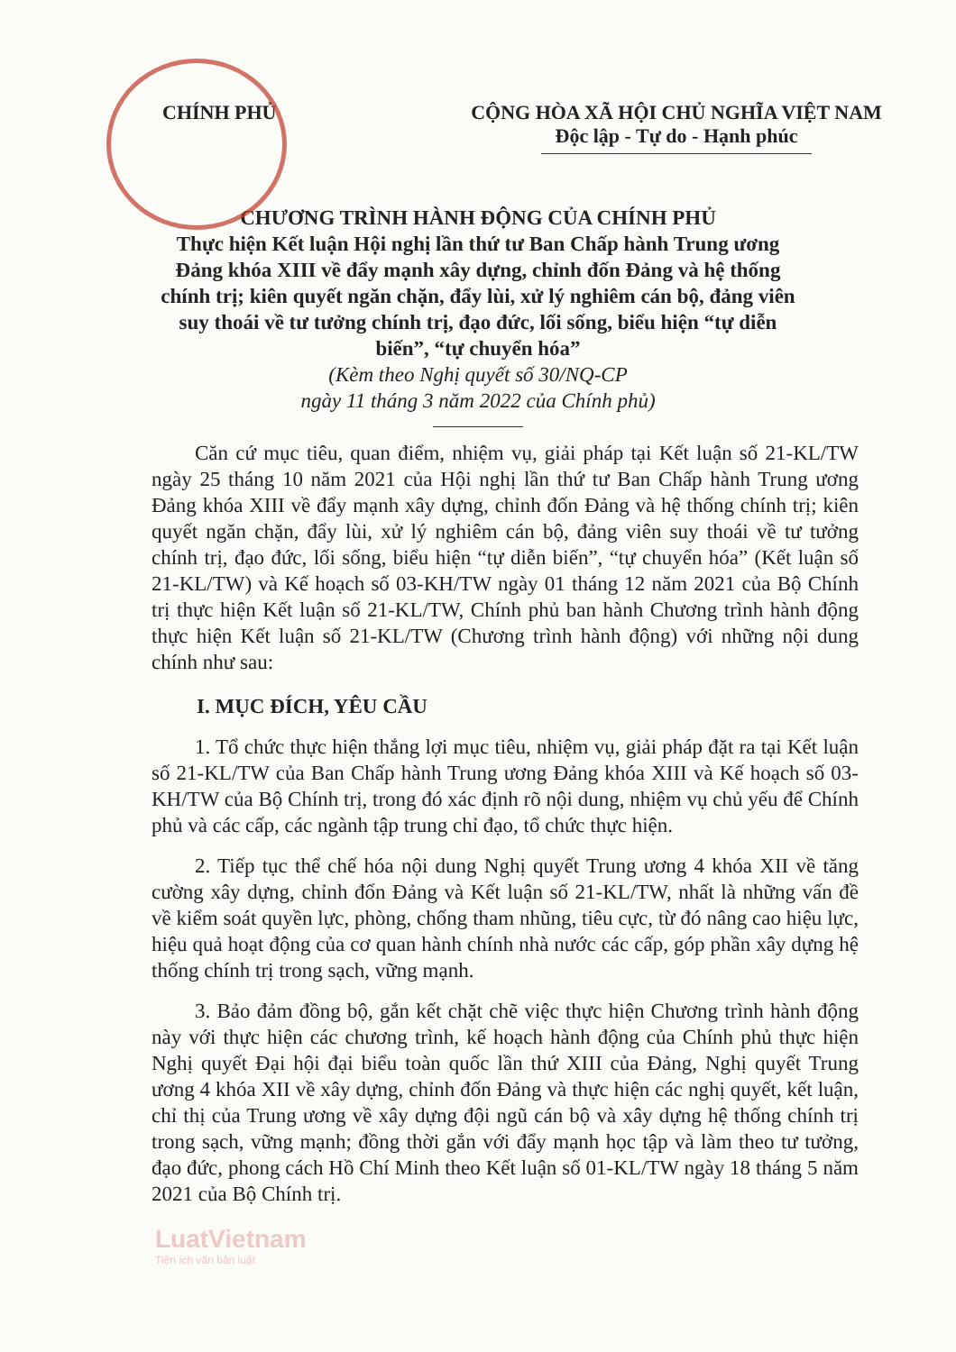CHÍNH PHỦ CỘNG HÒA XÃ HỘI CHỦ NGHĨA VIỆT NAM
Độc lập - Tự do - Hạnh phúc
CHƯƠNG TRÌNH HÀNH ĐỘNG CỦA CHÍNH PHỦ
Thực hiện Kết luận Hội nghị lần thứ tư Ban Chấp hành Trung ương Đảng khóa XIII về đẩy mạnh xây dựng, chỉnh đốn Đảng và hệ thống chính trị; kiên quyết ngăn chặn, đẩy lùi, xử lý nghiêm cán bộ, đảng viên suy thoái về tư tưởng chính trị, đạo đức, lối sống, biểu hiện “tự diễn biến”, “tự chuyển hóa”
(Kèm theo Nghị quyết số 30/NQ-CP
ngày 11 tháng 3 năm 2022 của Chính phủ)
Căn cứ mục tiêu, quan điểm, nhiệm vụ, giải pháp tại Kết luận số 21-KL/TW ngày 25 tháng 10 năm 2021 của Hội nghị lần thứ tư Ban Chấp hành Trung ương Đảng khóa XIII về đẩy mạnh xây dựng, chỉnh đốn Đảng và hệ thống chính trị; kiên quyết ngăn chặn, đẩy lùi, xử lý nghiêm cán bộ, đảng viên suy thoái về tư tưởng chính trị, đạo đức, lối sống, biểu hiện “tự diễn biến”, “tự chuyển hóa” (Kết luận số 21-KL/TW) và Kế hoạch số 03-KH/TW ngày 01 tháng 12 năm 2021 của Bộ Chính trị thực hiện Kết luận số 21-KL/TW, Chính phủ ban hành Chương trình hành động thực hiện Kết luận số 21-KL/TW (Chương trình hành động) với những nội dung chính như sau:
I. MỤC ĐÍCH, YÊU CẦU
1. Tổ chức thực hiện thắng lợi mục tiêu, nhiệm vụ, giải pháp đặt ra tại Kết luận số 21-KL/TW của Ban Chấp hành Trung ương Đảng khóa XIII và Kế hoạch số 03-KH/TW của Bộ Chính trị, trong đó xác định rõ nội dung, nhiệm vụ chủ yếu để Chính phủ và các cấp, các ngành tập trung chỉ đạo, tổ chức thực hiện.
2. Tiếp tục thể chế hóa nội dung Nghị quyết Trung ương 4 khóa XII về tăng cường xây dựng, chỉnh đốn Đảng và Kết luận số 21-KL/TW, nhất là những vấn đề về kiểm soát quyền lực, phòng, chống tham nhũng, tiêu cực, từ đó nâng cao hiệu lực, hiệu quả hoạt động của cơ quan hành chính nhà nước các cấp, góp phần xây dựng hệ thống chính trị trong sạch, vững mạnh.
3. Bảo đảm đồng bộ, gắn kết chặt chẽ việc thực hiện Chương trình hành động này với thực hiện các chương trình, kế hoạch hành động của Chính phủ thực hiện Nghị quyết Đại hội đại biểu toàn quốc lần thứ XIII của Đảng, Nghị quyết Trung ương 4 khóa XII về xây dựng, chỉnh đốn Đảng và thực hiện các nghị quyết, kết luận, chỉ thị của Trung ương về xây dựng đội ngũ cán bộ và xây dựng hệ thống chính trị trong sạch, vững mạnh; đồng thời gắn với đẩy mạnh học tập và làm theo tư tưởng, đạo đức, phong cách Hồ Chí Minh theo Kết luận số 01-KL/TW ngày 18 tháng 5 năm 2021 của Bộ Chính trị.
LuatVietnam
Tiện ích văn bản luật